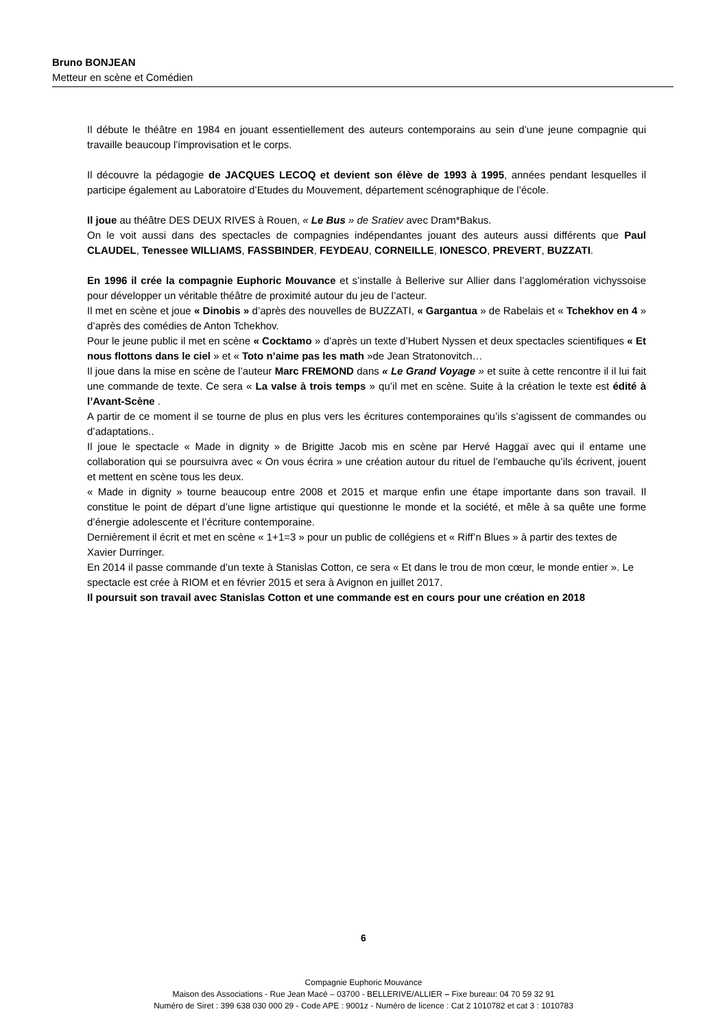Bruno BONJEAN
Metteur en scène et Comédien
Il débute le théâtre en 1984 en jouant essentiellement des auteurs contemporains au sein d’une jeune compagnie qui travaille beaucoup l’improvisation et le corps.
Il découvre la pédagogie de JACQUES LECOQ et devient son élève de 1993 à 1995, années pendant lesquelles il participe également au Laboratoire d’Etudes du Mouvement, département scénographique de l’école.
Il joue au théâtre DES DEUX RIVES à Rouen, « Le Bus » de Sratiev avec Dram*Bakus.
On le voit aussi dans des spectacles de compagnies indépendantes jouant des auteurs aussi différents que Paul CLAUDEL, Tenessee WILLIAMS, FASSBINDER, FEYDEAU, CORNEILLE, IONESCO, PREVERT, BUZZATI.
En 1996 il crée la compagnie Euphoric Mouvance et s’installe à Bellerive sur Allier dans l’agglomération vichyssoise pour développer un véritable théâtre de proximité autour du jeu de l’acteur.
Il met en scène et joue « Dinobis » d’après des nouvelles de BUZZATI, « Gargantua » de Rabelais et « Tchekhov en 4 » d’après des comédies de Anton Tchekhov.
Pour le jeune public il met en scène « Cocktamo » d’après un texte d’Hubert Nyssen et deux spectacles scientifiques « Et nous flottons dans le ciel » et « Toto n’aime pas les math »de Jean Stratonovitch…
Il joue dans la mise en scène de l’auteur Marc FREMOND dans « Le Grand Voyage » et suite à cette rencontre il il lui fait une commande de texte. Ce sera « La valse à trois temps » qu’il met en scène. Suite à la création le texte est édité à l’Avant-Scène .
A partir de ce moment il se tourne de plus en plus vers les écritures contemporaines qu’ils s’agissent de commandes ou d’adaptations..
Il joue le spectacle « Made in dignity » de Brigitte Jacob mis en scène par Hervé Haggaï avec qui il entame une collaboration qui se poursuivra avec « On vous écrira » une création autour du rituel de l’embauche qu’ils écrivent, jouent et mettent en scène tous les deux.
« Made in dignity » tourne beaucoup entre 2008 et 2015 et marque enfin une étape importante dans son travail. Il constitue le point de départ d’une ligne artistique qui questionne le monde et la société, et mêle à sa quête une forme d’énergie adolescente et l’écriture contemporaine.
Dernièrement il écrit et met en scène « 1+1=3 » pour un public de collégiens et « Riff’n Blues » à partir des textes de Xavier Durringer.
En 2014 il passe commande d’un texte à Stanislas Cotton, ce sera « Et dans le trou de mon cœur, le monde entier ». Le spectacle est crée à RIOM et en février 2015 et sera à Avignon en juillet 2017.
Il poursuit son travail avec Stanislas Cotton et une commande est en cours pour une création en 2018
6
Compagnie Euphoric Mouvance
Maison des Associations - Rue Jean Macé – 03700 - BELLERIVE/ALLIER – Fixe bureau: 04 70 59 32 91
Numéro de Siret : 399 638 030 000 29 - Code APE : 9001z - Numéro de licence : Cat 2 1010782 et cat 3 : 1010783